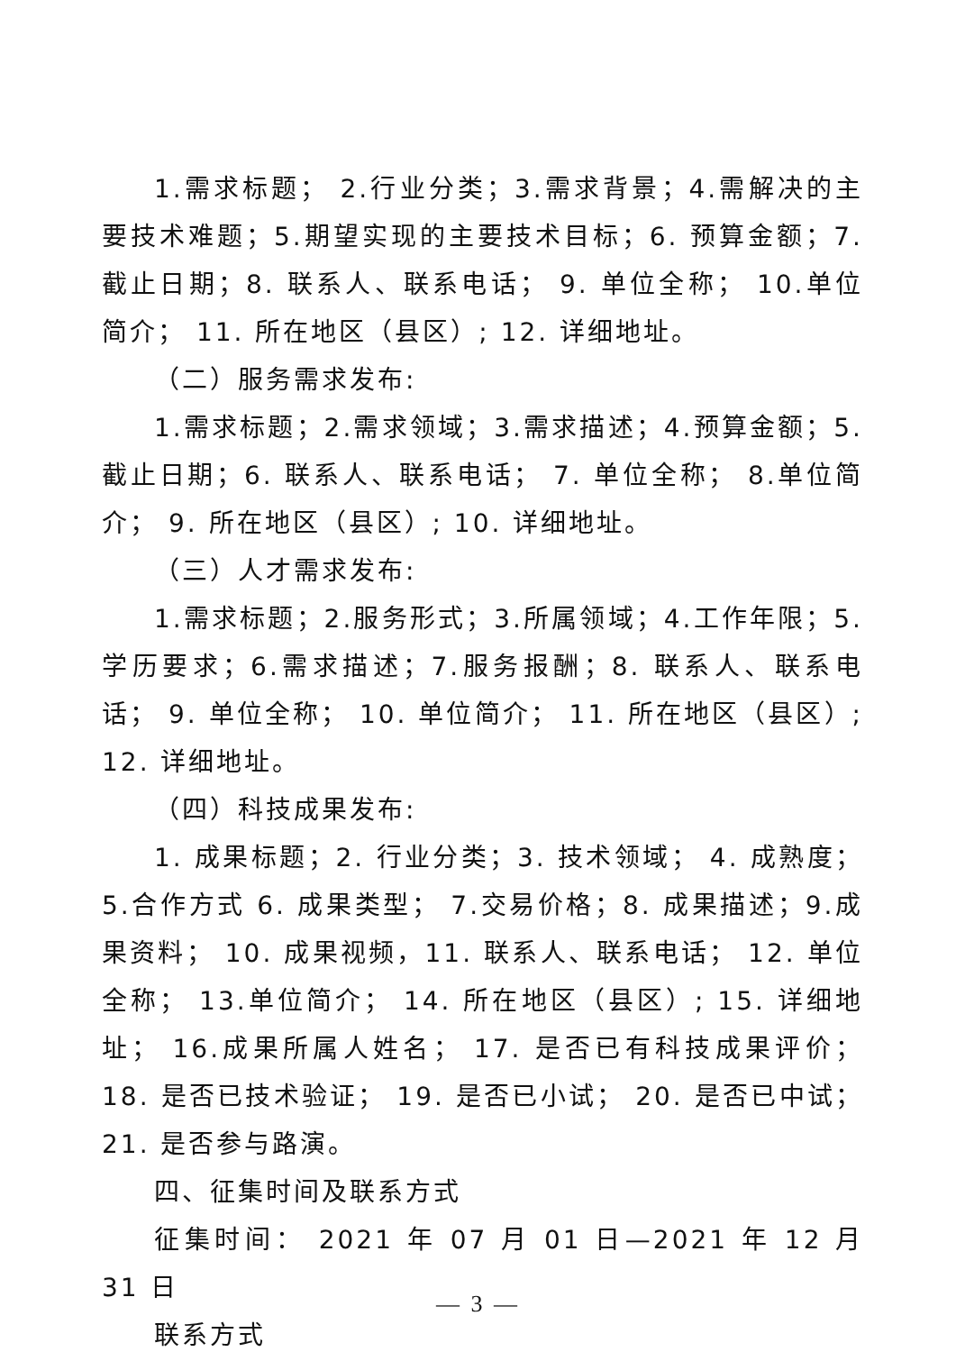1.需求标题； 2.行业分类；3.需求背景；4.需解决的主要技术难题；5.期望实现的主要技术目标；6. 预算金额；7. 截止日期；8. 联系人、联系电话； 9. 单位全称； 10.单位简介； 11. 所在地区（县区）; 12. 详细地址。
（二）服务需求发布:
1.需求标题；2.需求领域；3.需求描述；4.预算金额；5.截止日期；6. 联系人、联系电话； 7. 单位全称； 8.单位简介； 9. 所在地区（县区）; 10. 详细地址。
（三）人才需求发布:
1.需求标题；2.服务形式；3.所属领域；4.工作年限；5.学历要求；6.需求描述；7.服务报酬；8. 联系人、联系电话； 9. 单位全称； 10. 单位简介； 11. 所在地区（县区）; 12. 详细地址。
（四）科技成果发布:
1. 成果标题；2. 行业分类；3. 技术领域； 4. 成熟度； 5.合作方式 6. 成果类型； 7.交易价格；8. 成果描述；9.成果资料； 10. 成果视频，11. 联系人、联系电话； 12. 单位全称； 13.单位简介； 14. 所在地区（县区）; 15. 详细地址； 16.成果所属人姓名； 17. 是否已有科技成果评价； 18. 是否已技术验证； 19. 是否已小试； 20. 是否已中试； 21. 是否参与路演。
四、征集时间及联系方式
征集时间： 2021 年 07 月 01 日—2021 年 12 月 31 日
联系方式
— 3 —